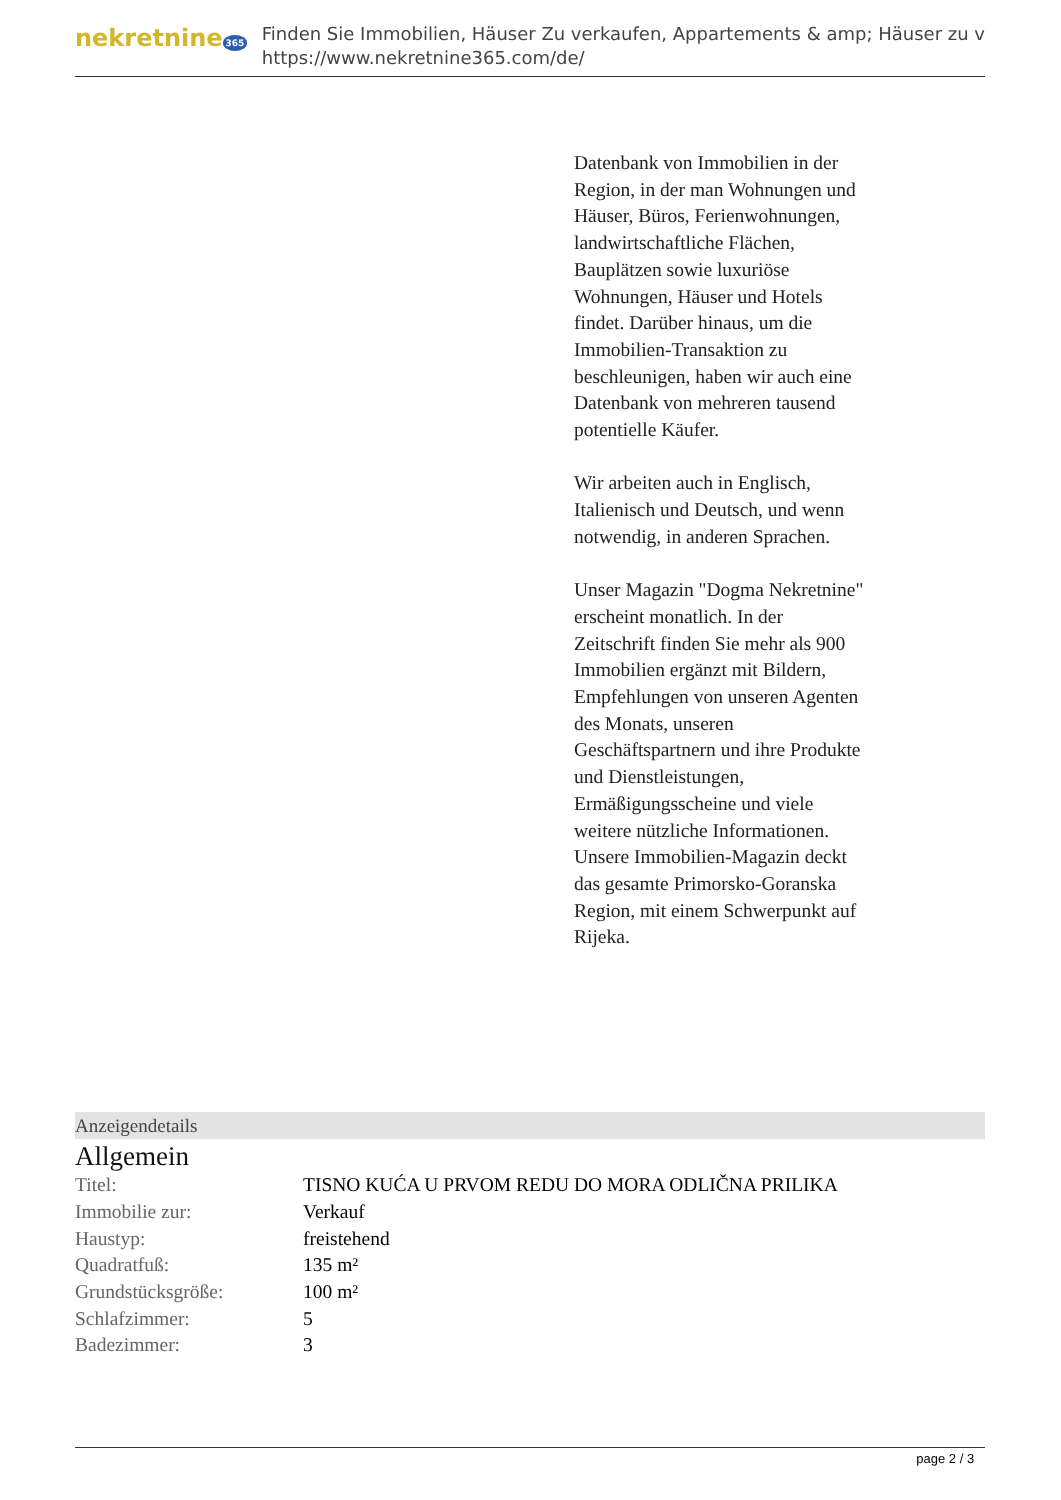nekretnine 365
Finden Sie Immobilien, Häuser Zu verkaufen, Appartements & amp; Häuser zu v
https://www.nekretnine365.com/de/
Datenbank von Immobilien in der Region, in der man Wohnungen und Häuser, Büros, Ferienwohnungen, landwirtschaftliche Flächen, Bauplätzen sowie luxuriöse Wohnungen, Häuser und Hotels findet. Darüber hinaus, um die Immobilien-Transaktion zu beschleunigen, haben wir auch eine Datenbank von mehreren tausend potentielle Käufer.
Wir arbeiten auch in Englisch, Italienisch und Deutsch, und wenn notwendig, in anderen Sprachen.
Unser Magazin "Dogma Nekretnine" erscheint monatlich. In der Zeitschrift finden Sie mehr als 900 Immobilien ergänzt mit Bildern, Empfehlungen von unseren Agenten des Monats, unseren Geschäftspartnern und ihre Produkte und Dienstleistungen, Ermäßigungsscheine und viele weitere nützliche Informationen. Unsere Immobilien-Magazin deckt das gesamte Primorsko-Goranska Region, mit einem Schwerpunkt auf Rijeka.
Anzeigendetails
Allgemein
| Titel: | TISNO KUĆA U PRVOM REDU DO MORA ODLIČNA PRILIKA |
| Immobilie zur: | Verkauf |
| Haustyp: | freistehend |
| Quadratfuß: | 135 m² |
| Grundstücksgröße: | 100 m² |
| Schlafzimmer: | 5 |
| Badezimmer: | 3 |
page 2 / 3